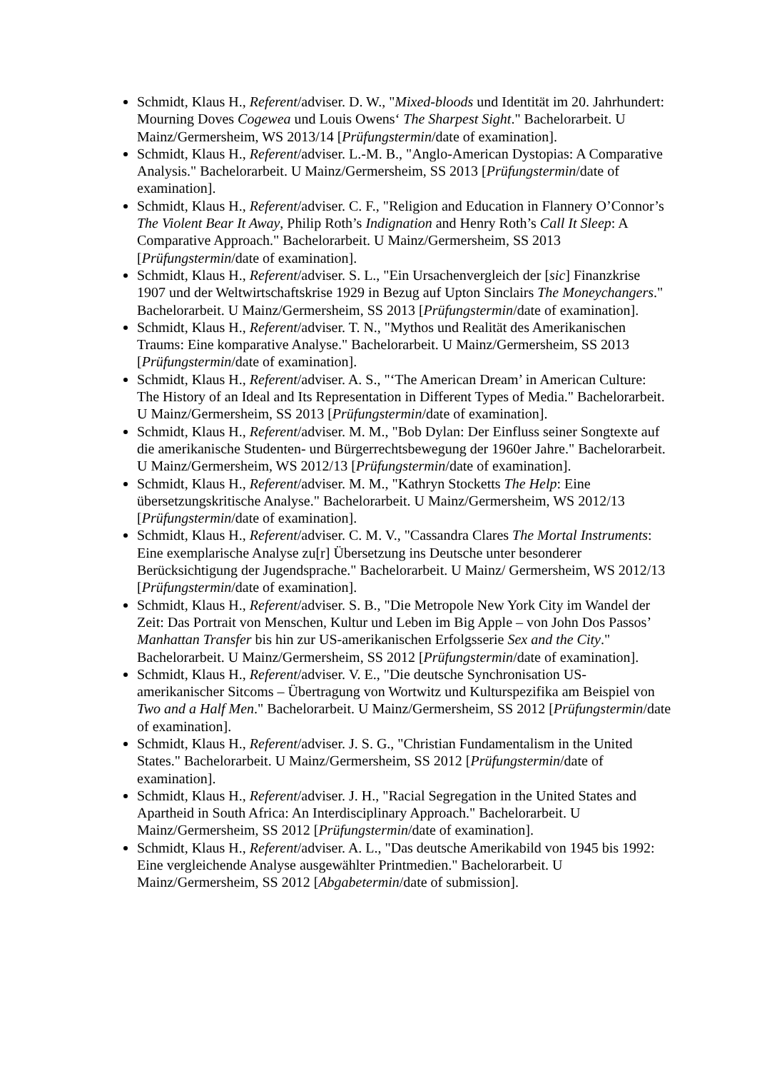Schmidt, Klaus H., Referent/adviser. D. W., "Mixed-bloods und Identität im 20. Jahrhundert: Mourning Doves Cogewea und Louis Owens‘ The Sharpest Sight." Bachelorarbeit. U Mainz/Germersheim, WS 2013/14 [Prüfungstermin/date of examination].
Schmidt, Klaus H., Referent/adviser. L.-M. B., "Anglo-American Dystopias: A Comparative Analysis." Bachelorarbeit. U Mainz/Germersheim, SS 2013 [Prüfungstermin/date of examination].
Schmidt, Klaus H., Referent/adviser. C. F., "Religion and Education in Flannery O’Connor’s The Violent Bear It Away, Philip Roth’s Indignation and Henry Roth’s Call It Sleep: A Comparative Approach." Bachelorarbeit. U Mainz/Germersheim, SS 2013 [Prüfungstermin/date of examination].
Schmidt, Klaus H., Referent/adviser. S. L., "Ein Ursachenvergleich der [sic] Finanzkrise 1907 und der Weltwirtschaftskrise 1929 in Bezug auf Upton Sinclairs The Moneychangers." Bachelorarbeit. U Mainz/Germersheim, SS 2013 [Prüfungstermin/date of examination].
Schmidt, Klaus H., Referent/adviser. T. N., "Mythos und Realität des Amerikanischen Traums: Eine komparative Analyse." Bachelorarbeit. U Mainz/Germersheim, SS 2013 [Prüfungstermin/date of examination].
Schmidt, Klaus H., Referent/adviser. A. S., "‘The American Dream’ in American Culture: The History of an Ideal and Its Representation in Different Types of Media." Bachelorarbeit. U Mainz/Germersheim, SS 2013 [Prüfungstermin/date of examination].
Schmidt, Klaus H., Referent/adviser. M. M., "Bob Dylan: Der Einfluss seiner Songtexte auf die amerikanische Studenten- und Bürgerrechtsbewegung der 1960er Jahre." Bachelorarbeit. U Mainz/Germersheim, WS 2012/13 [Prüfungstermin/date of examination].
Schmidt, Klaus H., Referent/adviser. M. M., "Kathryn Stocketts The Help: Eine übersetzungskritische Analyse." Bachelorarbeit. U Mainz/Germersheim, WS 2012/13 [Prüfungstermin/date of examination].
Schmidt, Klaus H., Referent/adviser. C. M. V., "Cassandra Clares The Mortal Instruments: Eine exemplarische Analyse zu[r] Übersetzung ins Deutsche unter besonderer Berücksichtigung der Jugendsprache." Bachelorarbeit. U Mainz/ Germersheim, WS 2012/13 [Prüfungstermin/date of examination].
Schmidt, Klaus H., Referent/adviser. S. B., "Die Metropole New York City im Wandel der Zeit: Das Portrait von Menschen, Kultur und Leben im Big Apple – von John Dos Passos’ Manhattan Transfer bis hin zur US-amerikanischen Erfolgsserie Sex and the City." Bachelorarbeit. U Mainz/Germersheim, SS 2012 [Prüfungstermin/date of examination].
Schmidt, Klaus H., Referent/adviser. V. E., "Die deutsche Synchronisation US-amerikanischer Sitcoms – Übertragung von Wortwitz und Kulturspezifika am Beispiel von Two and a Half Men." Bachelorarbeit. U Mainz/Germersheim, SS 2012 [Prüfungstermin/date of examination].
Schmidt, Klaus H., Referent/adviser. J. S. G., "Christian Fundamentalism in the United States." Bachelorarbeit. U Mainz/Germersheim, SS 2012 [Prüfungstermin/date of examination].
Schmidt, Klaus H., Referent/adviser. J. H., "Racial Segregation in the United States and Apartheid in South Africa: An Interdisciplinary Approach." Bachelorarbeit. U Mainz/Germersheim, SS 2012 [Prüfungstermin/date of examination].
Schmidt, Klaus H., Referent/adviser. A. L., "Das deutsche Amerikabild von 1945 bis 1992: Eine vergleichende Analyse ausgewählter Printmedien." Bachelorarbeit. U Mainz/Germersheim, SS 2012 [Abgabetermin/date of submission].